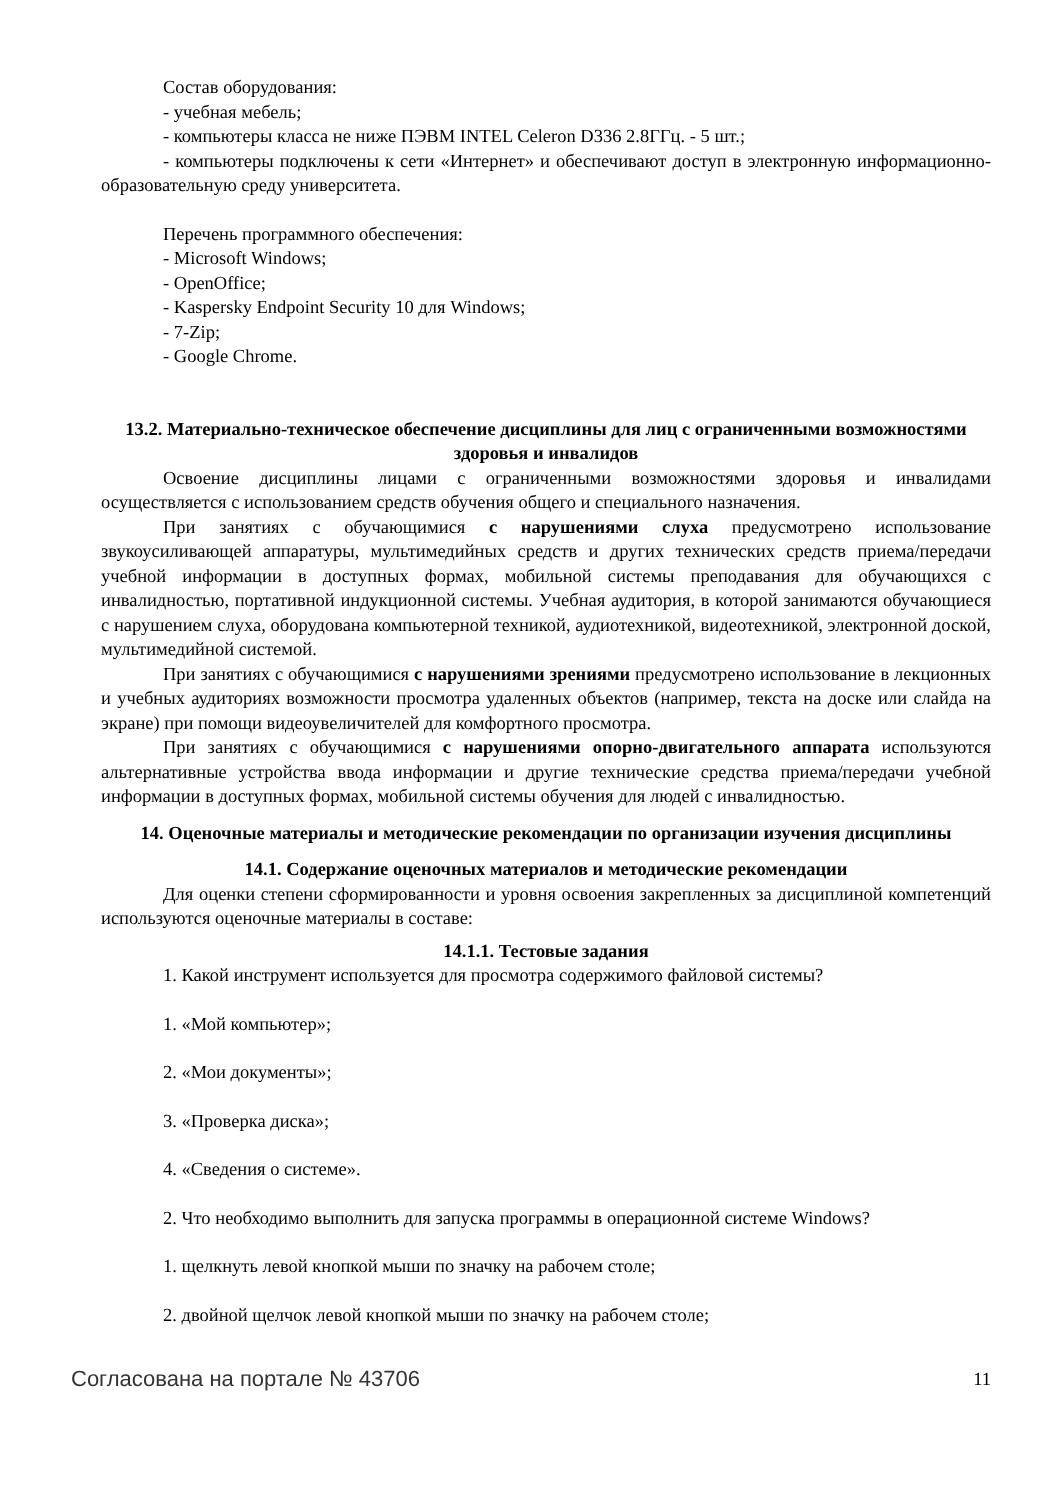Состав оборудования:
- учебная мебель;
- компьютеры класса не ниже ПЭВМ INTEL Celeron D336 2.8ГГц. - 5 шт.;
- компьютеры подключены к сети «Интернет» и обеспечивают доступ в электронную информационно-образовательную среду университета.
Перечень программного обеспечения:
- Microsoft Windows;
- OpenOffice;
- Kaspersky Endpoint Security 10 для Windows;
- 7-Zip;
- Google Chrome.
13.2. Материально-техническое обеспечение дисциплины для лиц с ограниченными возможностями здоровья и инвалидов
Освоение дисциплины лицами с ограниченными возможностями здоровья и инвалидами осуществляется с использованием средств обучения общего и специального назначения.
При занятиях с обучающимися с нарушениями слуха предусмотрено использование звукоусиливающей аппаратуры, мультимедийных средств и других технических средств приема/передачи учебной информации в доступных формах, мобильной системы преподавания для обучающихся с инвалидностью, портативной индукционной системы. Учебная аудитория, в которой занимаются обучающиеся с нарушением слуха, оборудована компьютерной техникой, аудиотехникой, видеотехникой, электронной доской, мультимедийной системой.
При занятиях с обучающимися с нарушениями зрениями предусмотрено использование в лекционных и учебных аудиториях возможности просмотра удаленных объектов (например, текста на доске или слайда на экране) при помощи видеоувеличителей для комфортного просмотра.
При занятиях с обучающимися с нарушениями опорно-двигательного аппарата используются альтернативные устройства ввода информации и другие технические средства приема/передачи учебной информации в доступных формах, мобильной системы обучения для людей с инвалидностью.
14. Оценочные материалы и методические рекомендации по организации изучения дисциплины
14.1. Содержание оценочных материалов и методические рекомендации
Для оценки степени сформированности и уровня освоения закрепленных за дисциплиной компетенций используются оценочные материалы в составе:
14.1.1. Тестовые задания
1. Какой инструмент используется для просмотра содержимого файловой системы?
1. «Мой компьютер»;
2. «Мои документы»;
3. «Проверка диска»;
4. «Сведения о системе».
2. Что необходимо выполнить для запуска программы в операционной системе Windows?
1. щелкнуть левой кнопкой мыши по значку на рабочем столе;
2. двойной щелчок левой кнопкой мыши по значку на рабочем столе;
Согласована на портале № 43706 11